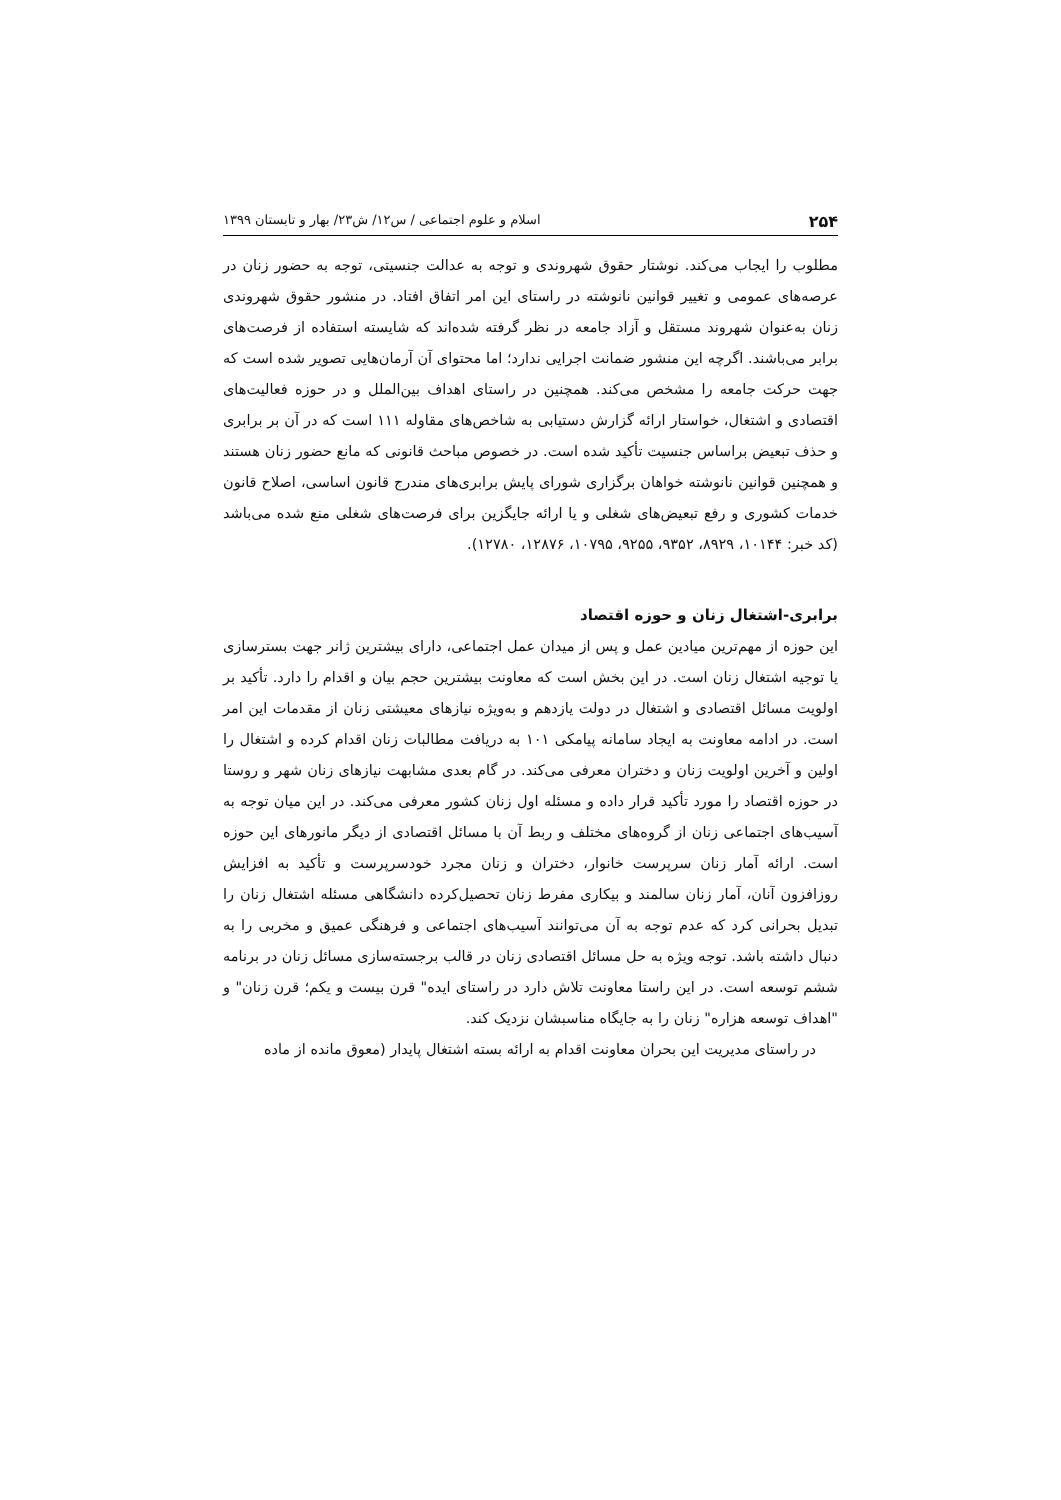۲۵۴ اسلام و علوم اجتماعی / س۱۲/ ش۲۳/ بهار و تابستان ۱۳۹۹
مطلوب را ایجاب می‌کند. نوشتار حقوق شهروندی و توجه به عدالت جنسیتی، توجه به حضور زنان در عرصه‌های عمومی و تغییر قوانین نانوشته در راستای این امر اتفاق افتاد. در منشور حقوق شهروندی زنان به‌عنوان شهروند مستقل و آزاد جامعه در نظر گرفته شده‌اند که شایسته استفاده از فرصت‌های برابر می‌باشند. اگرچه این منشور ضمانت اجرایی ندارد؛ اما محتوای آن آرمان‌هایی تصویر شده است که جهت حرکت جامعه را مشخص می‌کند. همچنین در راستای اهداف بین‌الملل و در حوزه فعالیت‌های اقتصادی و اشتغال، خواستار ارائه گزارش دستیابی به شاخص‌های مقاوله ۱۱۱ است که در آن بر برابری و حذف تبعیض براساس جنسیت تأکید شده است. در خصوص مباحث قانونی که مانع حضور زنان هستند و همچنین قوانین نانوشته خواهان برگزاری شورای پایش برابری‌های مندرج قانون اساسی، اصلاح قانون خدمات کشوری و رفع تبعیض‌های شغلی و یا ارائه جایگزین برای فرصت‌های شغلی منع شده می‌باشد (کد خبر: ۱۰۱۴۴، ۸۹۲۹، ۹۳۵۲، ۹۲۵۵، ۱۰۷۹۵، ۱۲۸۷۶، ۱۲۷۸۰).
برابری-اشتغال زنان و حوزه اقتصاد
این حوزه از مهم‌ترین میادین عمل و پس از میدان عمل اجتماعی، دارای بیشترین ژانر جهت بسترسازی یا توجیه اشتغال زنان است. در این بخش است که معاونت بیشترین حجم بیان و اقدام را دارد. تأکید بر اولویت مسائل اقتصادی و اشتغال در دولت یازدهم و به‌ویژه نیازهای معیشتی زنان از مقدمات این امر است. در ادامه معاونت به ایجاد سامانه پیامکی ۱۰۱ به دریافت مطالبات زنان اقدام کرده و اشتغال را اولین و آخرین اولویت زنان و دختران معرفی می‌کند. در گام بعدی مشابهت نیازهای زنان شهر و روستا در حوزه اقتصاد را مورد تأکید قرار داده و مسئله اول زنان کشور معرفی می‌کند. در این میان توجه به آسیب‌های اجتماعی زنان از گروه‌های مختلف و ربط آن با مسائل اقتصادی از دیگر مانورهای این حوزه است. ارائه آمار زنان سرپرست خانوار، دختران و زنان مجرد خودسرپرست و تأکید به افزایش روزافزون آنان، آمار زنان سالمند و بیکاری مفرط زنان تحصیل‌کرده دانشگاهی مسئله اشتغال زنان را تبدیل بحرانی کرد که عدم توجه به آن می‌توانند آسیب‌های اجتماعی و فرهنگی عمیق و مخربی را به دنبال داشته باشد. توجه ویژه به حل مسائل اقتصادی زنان در قالب برجسته‌سازی مسائل زنان در برنامه ششم توسعه است. در این راستا معاونت تلاش دارد در راستای ایده" قرن بیست و یکم؛ قرن زنان" و "اهداف توسعه هزاره" زنان را به جایگاه مناسبشان نزدیک کند.
در راستای مدیریت این بحران معاونت اقدام به ارائه بسته اشتغال پایدار (معوق مانده از ماده